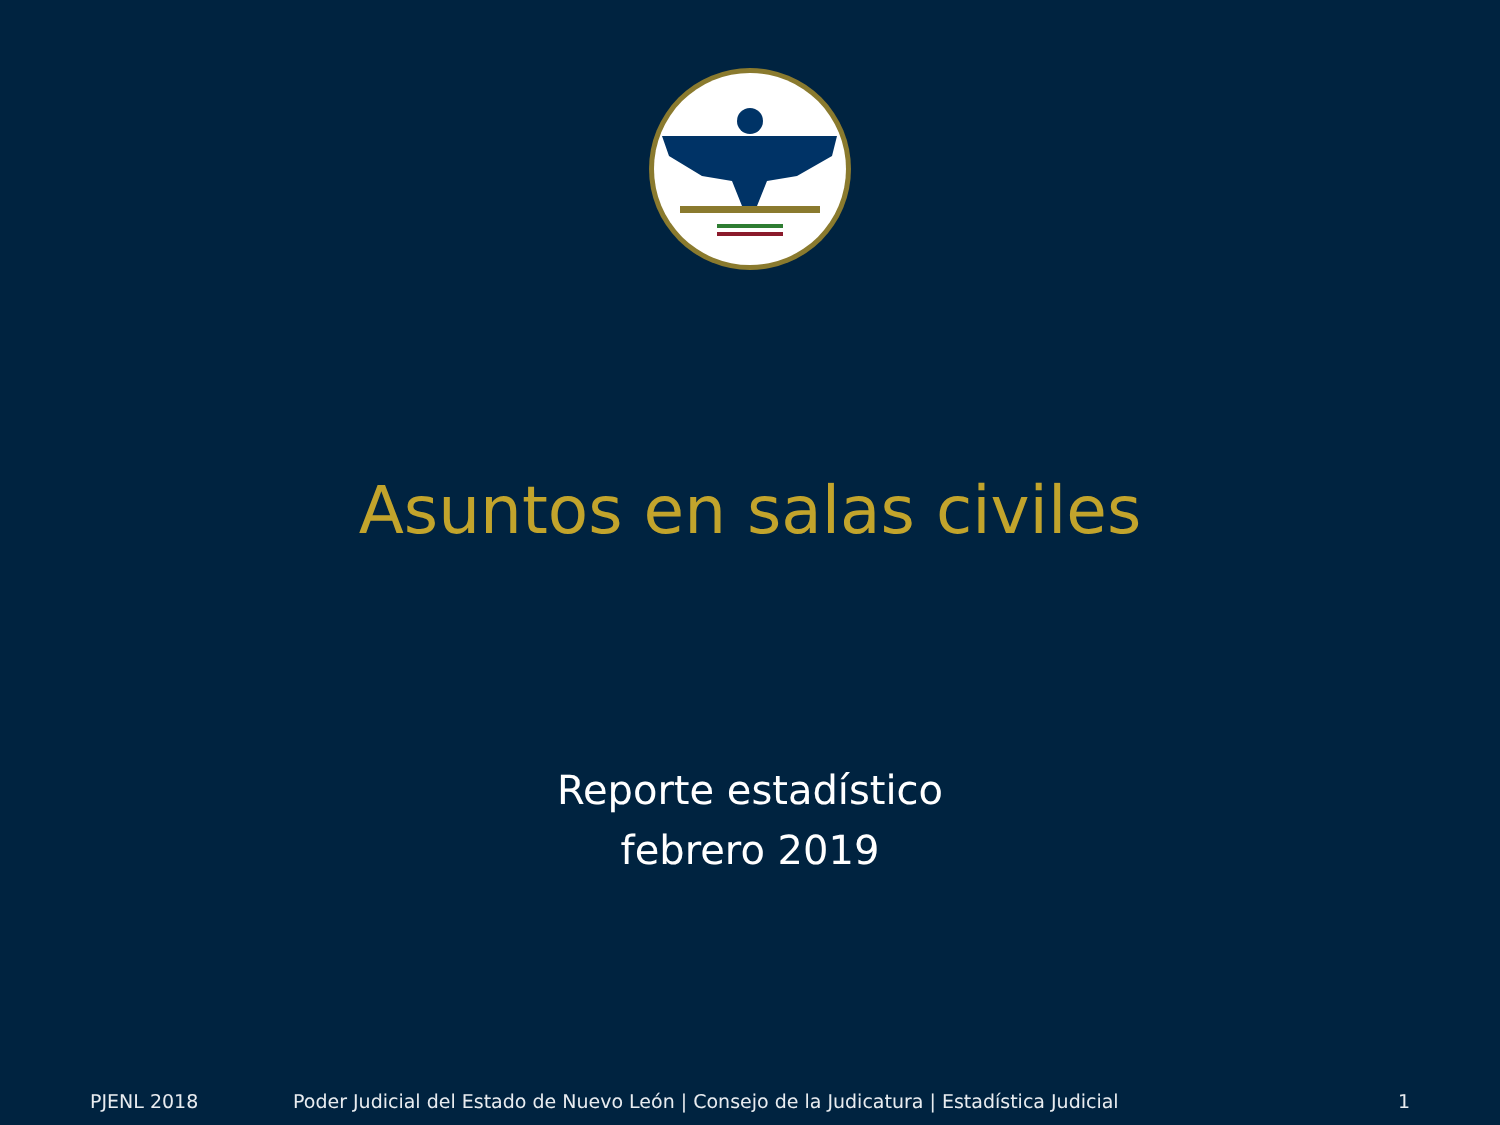Asuntos en salas civiles
Reporte estadístico
febrero 2019
PJENL 2018 Poder Judicial del Estado de Nuevo León | Consejo de la Judicatura | Estadística Judicial 1